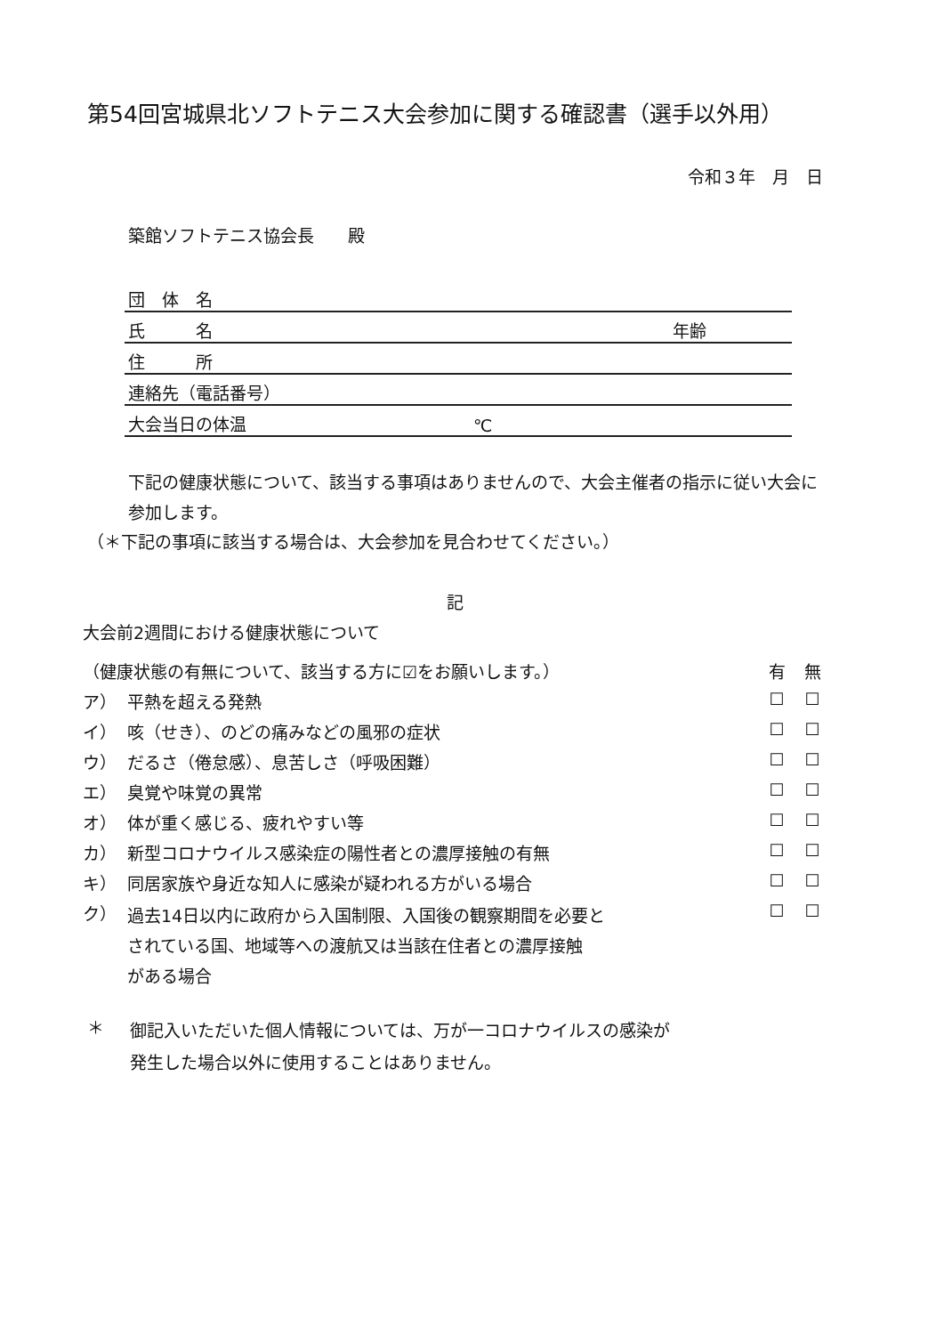第54回宮城県北ソフトテニス大会参加に関する確認書（選手以外用）
令和３年　月　日
築館ソフトテニス協会長　　殿
| 団 体 名 | | |
| 氏 名 | | 年齢 |
| 住 所 | | |
| 連絡先（電話番号） | | |
| 大会当日の体温 | ℃ | |
下記の健康状態について、該当する事項はありませんので、大会主催者の指示に従い大会に参加します。
（＊下記の事項に該当する場合は、大会参加を見合わせてください。）
記
大会前2週間における健康状態について
| （健康状態の有無について、該当する方に☑をお願いします。） | | 有 | 無 |
| ア） | 平熱を超える発熱 | ☐ | ☐ |
| イ） | 咳（せき）、のどの痛みなどの風邪の症状 | ☐ | ☐ |
| ウ） | だるさ（倦怠感）、息苦しさ（呼吸困難） | ☐ | ☐ |
| エ） | 臭覚や味覚の異常 | ☐ | ☐ |
| オ） | 体が重く感じる、疲れやすい等 | ☐ | ☐ |
| カ） | 新型コロナウイルス感染症の陽性者との濃厚接触の有無 | ☐ | ☐ |
| キ） | 同居家族や身近な知人に感染が疑われる方がいる場合 | ☐ | ☐ |
| ク） | 過去14日以内に政府から入国制限、入国後の観察期間を必要と されている国、地域等への渡航又は当該在住者との濃厚接触 がある場合 | ☐ | ☐ |
＊
御記入いただいた個人情報については、万が一コロナウイルスの感染が
発生した場合以外に使用することはありません。